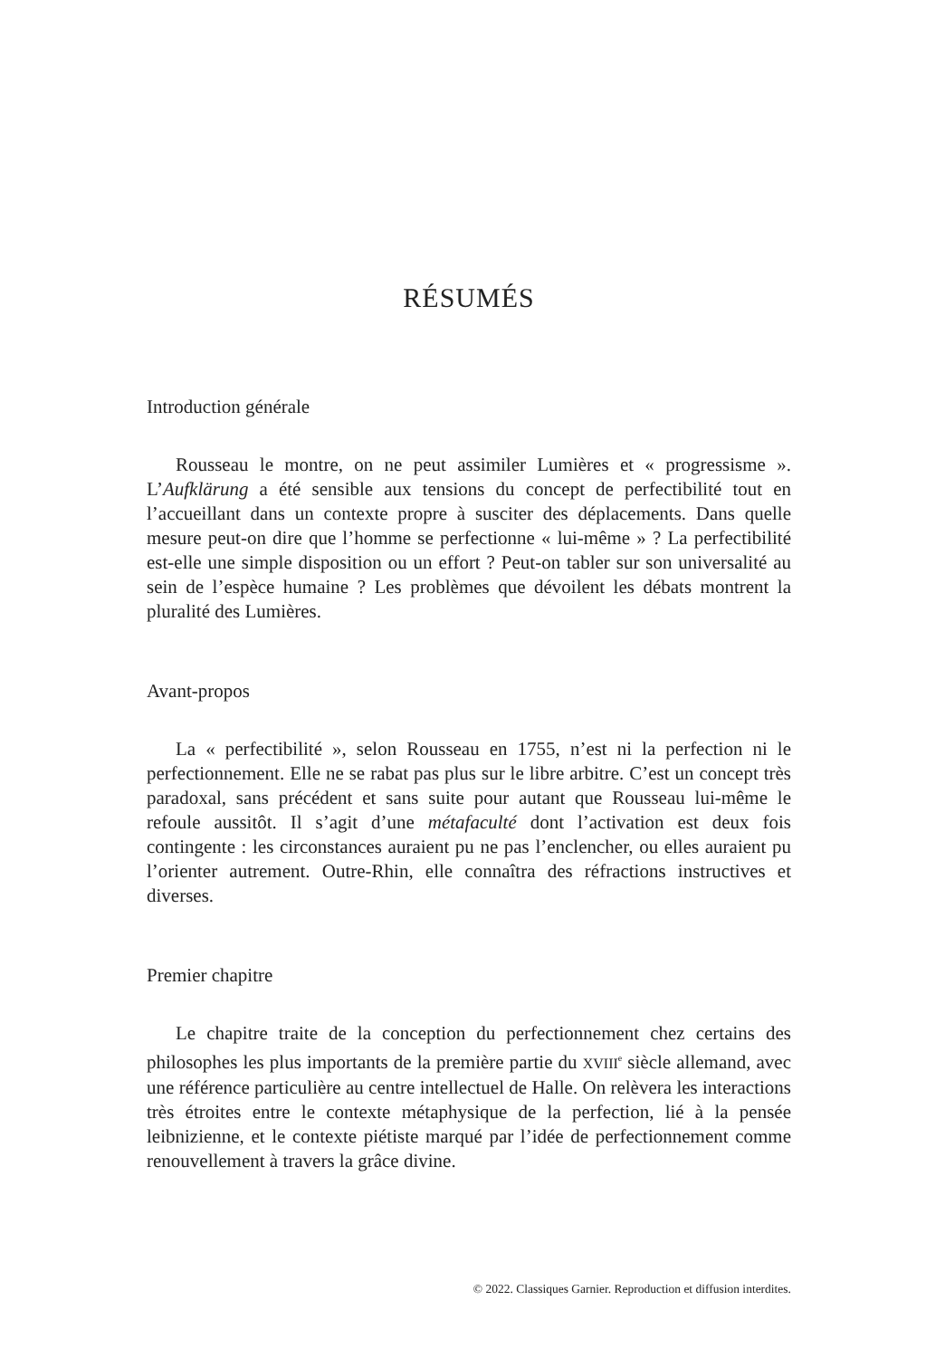RÉSUMÉS
Introduction générale
Rousseau le montre, on ne peut assimiler Lumières et « progressisme ». L’Aufklärung a été sensible aux tensions du concept de perfectibilité tout en l’accueillant dans un contexte propre à susciter des déplacements. Dans quelle mesure peut-on dire que l’homme se perfectionne « lui-même » ? La perfectibilité est-elle une simple disposition ou un effort ? Peut-on tabler sur son universalité au sein de l’espèce humaine ? Les problèmes que dévoilent les débats montrent la pluralité des Lumières.
Avant-propos
La « perfectibilité », selon Rousseau en 1755, n’est ni la perfection ni le perfectionnement. Elle ne se rabat pas plus sur le libre arbitre. C’est un concept très paradoxal, sans précédent et sans suite pour autant que Rousseau lui-même le refoule aussitôt. Il s’agit d’une métafaculté dont l’activation est deux fois contingente : les circonstances auraient pu ne pas l’enclencher, ou elles auraient pu l’orienter autrement. Outre-Rhin, elle connaîtra des réfractions instructives et diverses.
Premier chapitre
Le chapitre traite de la conception du perfectionnement chez certains des philosophes les plus importants de la première partie du XVIII<sup>e</sup> siècle allemand, avec une référence particulière au centre intellectuel de Halle. On relèvera les interactions très étroites entre le contexte métaphysique de la perfection, lié à la pensée leibnizienne, et le contexte piétiste marqué par l’idée de perfectionnement comme renouvellement à travers la grâce divine.
© 2022. Classiques Garnier. Reproduction et diffusion interdites.